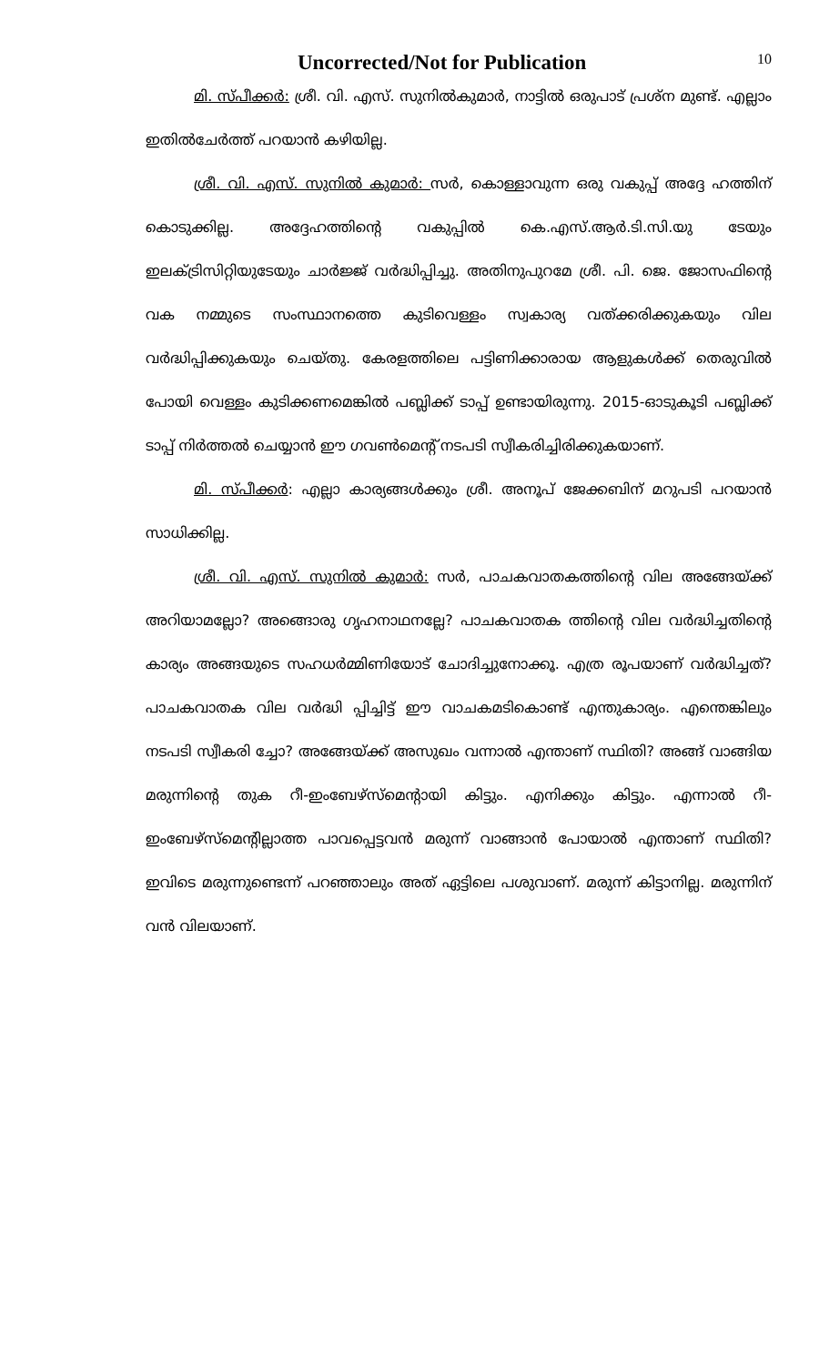Uncorrected/Not for Publication
10
മി. സ്പീക്കർ: ശ്രീ. വി. എസ്. സുനിൽകുമാർ, നാട്ടിൽ ഒരുപാട് പ്രശ്ന മുണ്ട്. എല്ലാം ഇതിൽചേർത്ത് പറയാൻ കഴിയില്ല.
ശ്രീ. വി. എസ്. സുനിൽ കുമാർ: സർ, കൊള്ളാവുന്ന ഒരു വകുപ്പ് അദ്ദേ ഹത്തിന് കൊടുക്കില്ല. അദ്ദേഹത്തിന്റെ വകുപ്പിൽ കെ.എസ്.ആർ.ടി.സി.യു ടേയും ഇലക്ട്രിസിറ്റിയുടേയും ചാർജ്ജ് വർദ്ധിപ്പിച്ചു. അതിനുപുറമേ ശ്രീ. പി. ജെ. ജോസഫിന്റെ വക നമ്മുടെ സംസ്ഥാനത്തെ കുടിവെള്ളം സ്വകാര്യ വത്ക്കരിക്കുകയും വില വർദ്ധിപ്പിക്കുകയും ചെയ്തു. കേരളത്തിലെ പട്ടിണിക്കാരായ ആളുകൾക്ക് തെരുവിൽ പോയി വെള്ളം കുടിക്കണമെങ്കിൽ പബ്ലിക്ക് ടാപ്പ് ഉണ്ടായിരുന്നു. 2015-ഓടുകൂടി പബ്ലിക്ക് ടാപ്പ് നിർത്തൽ ചെയ്യാൻ ഈ ഗവൺമെന്റ് നടപടി സ്വീകരിച്ചിരിക്കുകയാണ്.
മി. സ്പീക്കർ: എല്ലാ കാര്യങ്ങൾക്കും ശ്രീ. അനൂപ് ജേക്കബിന് മറുപടി പറയാൻ സാധിക്കില്ല.
ശ്രീ. വി. എസ്. സുനിൽ കുമാർ: സർ, പാചകവാതകത്തിന്റെ വില അങ്ങേയ്ക്ക് അറിയാമല്ലോ? അങ്ങൊരു ഗൃഹനാഥനല്ലേ? പാചകവാതക ത്തിന്റെ വില വർദ്ധിച്ചതിന്റെ കാര്യം അങ്ങയുടെ സഹധർമ്മിണിയോട് ചോദിച്ചുനോക്കൂ. എത്ര രൂപയാണ് വർദ്ധിച്ചത്? പാചകവാതക വില വർദ്ധി പ്പിച്ചിട്ട് ഈ വാചകമടികൊണ്ട് എന്തുകാര്യം. എന്തെങ്കിലും നടപടി സ്വീകരി ച്ചോ? അങ്ങേയ്ക്ക് അസുഖം വന്നാൽ എന്താണ് സ്ഥിതി? അങ്ങ് വാങ്ങിയ മരുന്നിന്റെ തുക റീ-ഇംബേഴ്സ്മെന്റായി കിട്ടും. എനിക്കും കിട്ടും. എന്നാൽ റീ-ഇംബേഴ്സ്മെന്റില്ലാത്ത പാവപ്പെട്ടവൻ മരുന്ന് വാങ്ങാൻ പോയാൽ എന്താണ് സ്ഥിതി? ഇവിടെ മരുന്നുണ്ടെന്ന് പറഞ്ഞാലും അത് ഏട്ടിലെ പശുവാണ്. മരുന്ന് കിട്ടാനില്ല. മരുന്നിന് വൻ വിലയാണ്.